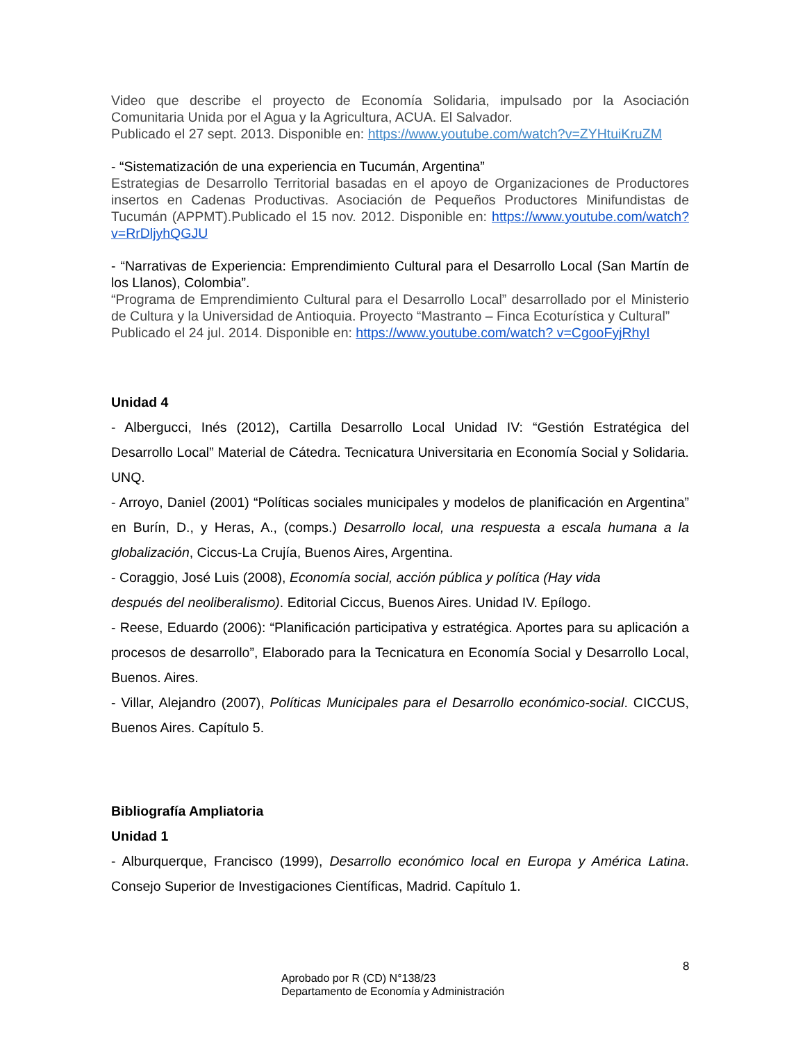Video que describe el proyecto de Economía Solidaria, impulsado por la Asociación Comunitaria Unida por el Agua y la Agricultura, ACUA. El Salvador.
Publicado el 27 sept. 2013. Disponible en: https://www.youtube.com/watch?v=ZYHtuiKruZM
- “Sistematización de una experiencia en Tucumán, Argentina”
Estrategias de Desarrollo Territorial basadas en el apoyo de Organizaciones de Productores insertos en Cadenas Productivas. Asociación de Pequeños Productores Minifundistas de Tucumán (APPMT).Publicado el 15 nov. 2012. Disponible en: https://www.youtube.com/watch? v=RrDljyhQGJU
- “Narrativas de Experiencia: Emprendimiento Cultural para el Desarrollo Local (San Martín de los Llanos), Colombia”.
“Programa de Emprendimiento Cultural para el Desarrollo Local” desarrollado por el Ministerio de Cultura y la Universidad de Antioquia. Proyecto “Mastranto – Finca Ecoturística y Cultural”
Publicado el 24 jul. 2014. Disponible en: https://www.youtube.com/watch? v=CgooFyjRhyI
Unidad 4
- Albergucci, Inés (2012), Cartilla Desarrollo Local Unidad IV: “Gestión Estratégica del Desarrollo Local” Material de Cátedra. Tecnicatura Universitaria en Economía Social y Solidaria. UNQ.
- Arroyo, Daniel (2001) “Políticas sociales municipales y modelos de planificación en Argentina” en Burín, D., y Heras, A., (comps.) Desarrollo local, una respuesta a escala humana a la globalización, Ciccus-La Crujía, Buenos Aires, Argentina.
- Coraggio, José Luis (2008), Economía social, acción pública y política (Hay vida
después del neoliberalismo). Editorial Ciccus, Buenos Aires. Unidad IV. Epílogo.
- Reese, Eduardo (2006): “Planificación participativa y estratégica. Aportes para su aplicación a procesos de desarrollo”, Elaborado para la Tecnicatura en Economía Social y Desarrollo Local, Buenos. Aires.
- Villar, Alejandro (2007), Políticas Municipales para el Desarrollo económico-social. CICCUS, Buenos Aires. Capítulo 5.
Bibliografía Ampliatoria
Unidad 1
- Alburquerque, Francisco (1999), Desarrollo económico local en Europa y América Latina. Consejo Superior de Investigaciones Científicas, Madrid. Capítulo 1.
8
Aprobado por R (CD) N°138/23
Departamento de Economía y Administración